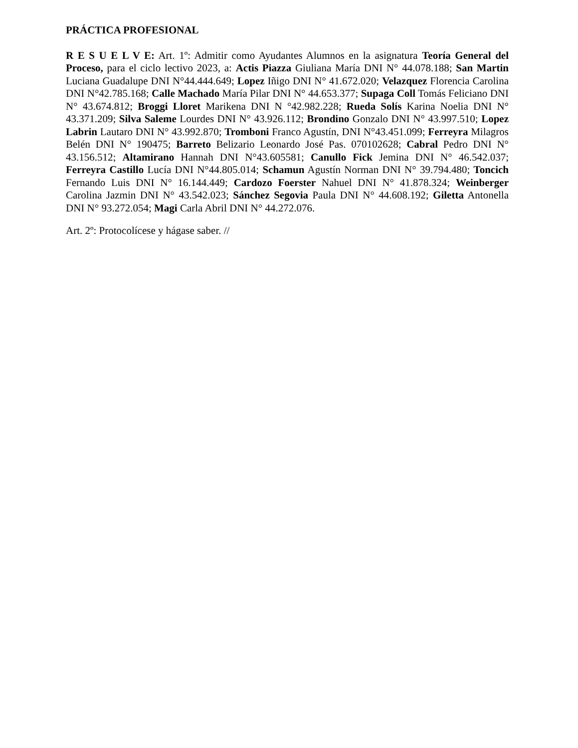PRÁCTICA PROFESIONAL
R E S U E L V E: Art. 1º: Admitir como Ayudantes Alumnos en la asignatura Teoría General del Proceso, para el ciclo lectivo 2023, a: Actis Piazza Giuliana María DNI N° 44.078.188; San Martin Luciana Guadalupe DNI N°44.444.649; Lopez Iñigo DNI N° 41.672.020; Velazquez Florencia Carolina DNI N°42.785.168; Calle Machado María Pilar DNI N° 44.653.377; Supaga Coll Tomás Feliciano DNI N° 43.674.812; Broggi Lloret Marikena DNI N °42.982.228; Rueda Solís Karina Noelia DNI N° 43.371.209; Silva Saleme Lourdes DNI N° 43.926.112; Brondino Gonzalo DNI N° 43.997.510; Lopez Labrin Lautaro DNI N° 43.992.870; Tromboni Franco Agustín, DNI N°43.451.099; Ferreyra Milagros Belén DNI N° 190475; Barreto Belizario Leonardo José Pas. 070102628; Cabral Pedro DNI N° 43.156.512; Altamirano Hannah DNI N°43.605581; Canullo Fick Jemina DNI N° 46.542.037; Ferreyra Castillo Lucía DNI N°44.805.014; Schamun Agustín Norman DNI N° 39.794.480; Toncich Fernando Luis DNI N° 16.144.449; Cardozo Foerster Nahuel DNI N° 41.878.324; Weinberger Carolina Jazmin DNI N° 43.542.023; Sánchez Segovia Paula DNI N° 44.608.192; Giletta Antonella DNI N° 93.272.054; Magi Carla Abril DNI N° 44.272.076.
Art. 2º: Protocolícese y hágase saber. //